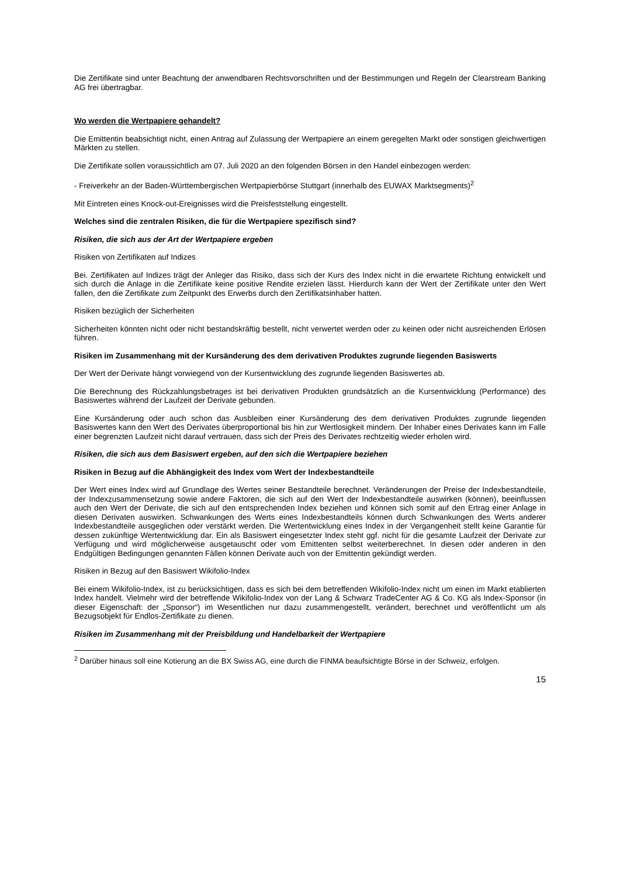Die Zertifikate sind unter Beachtung der anwendbaren Rechtsvorschriften und der Bestimmungen und Regeln der Clearstream Banking AG frei übertragbar.
Wo werden die Wertpapiere gehandelt?
Die Emittentin beabsichtigt nicht, einen Antrag auf Zulassung der Wertpapiere an einem geregelten Markt oder sonstigen gleichwertigen Märkten zu stellen.
Die Zertifikate sollen voraussichtlich am 07. Juli 2020 an den folgenden Börsen in den Handel einbezogen werden:
- Freiverkehr an der Baden-Württembergischen Wertpapierbörse Stuttgart (innerhalb des EUWAX Marktsegments)<sup>2</sup>
Mit Eintreten eines Knock-out-Ereignisses wird die Preisfeststellung eingestellt.
Welches sind die zentralen Risiken, die für die Wertpapiere spezifisch sind?
Risiken, die sich aus der Art der Wertpapiere ergeben
Risiken von Zertifikaten auf Indizes
Bei. Zertifikaten auf Indizes trägt der Anleger das Risiko, dass sich der Kurs des Index nicht in die erwartete Richtung entwickelt und sich durch die Anlage in die Zertifikate keine positive Rendite erzielen lässt. Hierdurch kann der Wert der Zertifikate unter den Wert fallen, den die Zertifikate zum Zeitpunkt des Erwerbs durch den Zertifikatsinhaber hatten.
Risiken bezüglich der Sicherheiten
Sicherheiten könnten nicht oder nicht bestandskräftig bestellt, nicht verwertet werden oder zu keinen oder nicht ausreichenden Erlösen führen.
Risiken im Zusammenhang mit der Kursänderung des dem derivativen Produktes zugrunde liegenden Basiswerts
Der Wert der Derivate hängt vorwiegend von der Kursentwicklung des zugrunde liegenden Basiswertes ab.
Die Berechnung des Rückzahlungsbetrages ist bei derivativen Produkten grundsätzlich an die Kursentwicklung (Performance) des Basiswertes während der Laufzeit der Derivate gebunden.
Eine Kursänderung oder auch schon das Ausbleiben einer Kursänderung des dem derivativen Produktes zugrunde liegenden Basiswertes kann den Wert des Derivates überproportional bis hin zur Wertlosigkeit mindern. Der Inhaber eines Derivates kann im Falle einer begrenzten Laufzeit nicht darauf vertrauen, dass sich der Preis des Derivates rechtzeitig wieder erholen wird.
Risiken, die sich aus dem Basiswert ergeben, auf den sich die Wertpapiere beziehen
Risiken in Bezug auf die Abhängigkeit des Index vom Wert der Indexbestandteile
Der Wert eines Index wird auf Grundlage des Wertes seiner Bestandteile berechnet. Veränderungen der Preise der Indexbestandteile, der Indexzusammensetzung sowie andere Faktoren, die sich auf den Wert der Indexbestandteile auswirken (können), beeinflussen auch den Wert der Derivate, die sich auf den entsprechenden Index beziehen und können sich somit auf den Ertrag einer Anlage in diesen Derivaten auswirken. Schwankungen des Werts eines Indexbestandteils können durch Schwankungen des Werts anderer Indexbestandteile ausgeglichen oder verstärkt werden. Die Wertentwicklung eines Index in der Vergangenheit stellt keine Garantie für dessen zukünftige Wertentwicklung dar. Ein als Basiswert eingesetzter Index steht ggf. nicht für die gesamte Laufzeit der Derivate zur Verfügung und wird möglicherweise ausgetauscht oder vom Emittenten selbst weiterberechnet. In diesen oder anderen in den Endgültigen Bedingungen genannten Fällen können Derivate auch von der Emittentin gekündigt werden.
Risiken in Bezug auf den Basiswert Wikifolio-Index
Bei einem Wikifolio-Index, ist zu berücksichtigen, dass es sich bei dem betreffenden Wikifolio-Index nicht um einen im Markt etablierten Index handelt. Vielmehr wird der betreffende Wikifolio-Index von der Lang & Schwarz TradeCenter AG & Co. KG als Index-Sponsor (in dieser Eigenschaft: der „Sponsor“) im Wesentlichen nur dazu zusammengestellt, verändert, berechnet und veröffentlicht um als Bezugsobjekt für Endlos-Zertifikate zu dienen.
Risiken im Zusammenhang mit der Preisbildung und Handelbarkeit der Wertpapiere
<sup>2</sup> Darüber hinaus soll eine Kotierung an die BX Swiss AG, eine durch die FINMA beaufsichtigte Börse in der Schweiz, erfolgen.
15